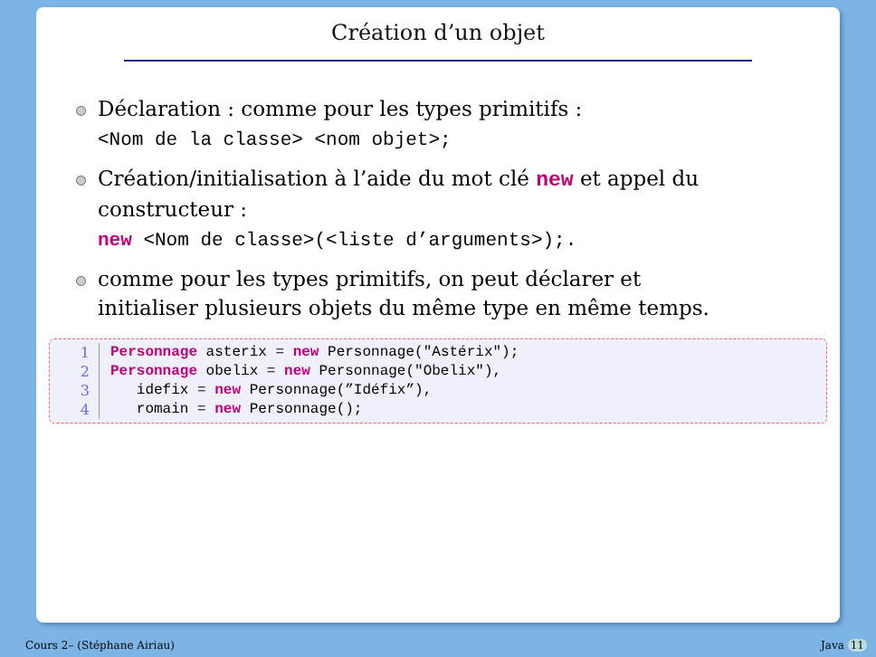Création d’un objet
Déclaration : comme pour les types primitifs :
<Nom de la classe> <nom objet>;
Création/initialisation à l’aide du mot clé new et appel du constructeur :
new <Nom de classe>(<liste d’arguments>);.
comme pour les types primitifs, on peut déclarer et initialiser plusieurs objets du même type en même temps.
1 Personnage asterix = new Personnage("Astérix");
2 Personnage obelix = new Personnage("Obelix"),
3 idefix = new Personnage(”Idéfix”),
4 romain = new Personnage();
Cours 2– (Stéphane Airiau) Java 11